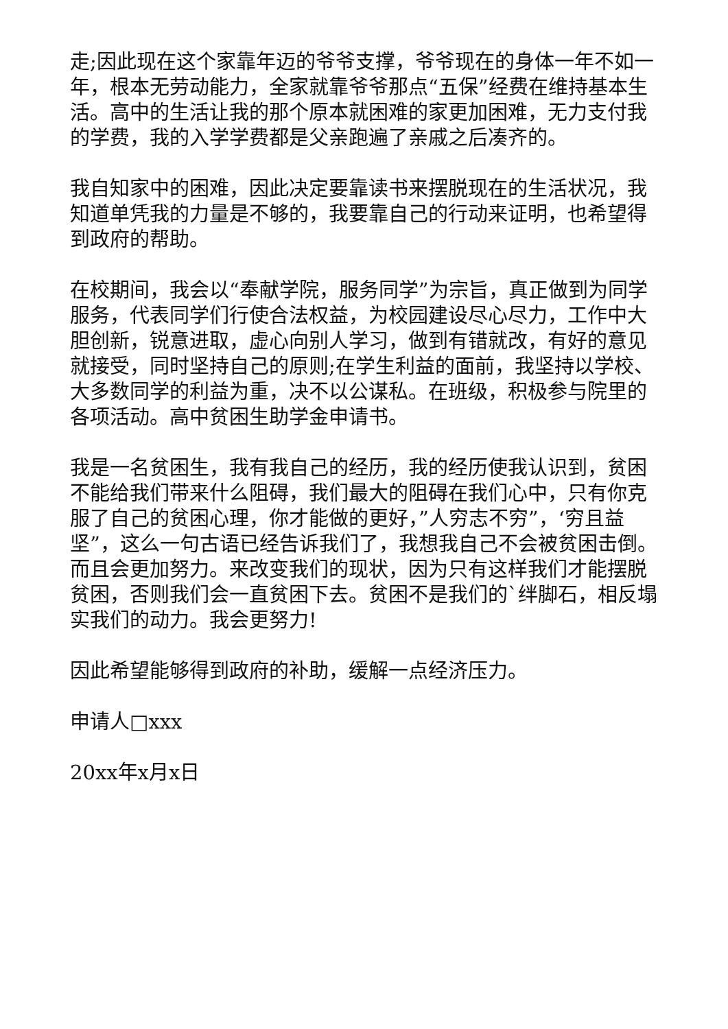走;因此现在这个家靠年迈的爷爷支撑，爷爷现在的身体一年不如一年，根本无劳动能力，全家就靠爷爷那点“五保”经费在维持基本生活。高中的生活让我的那个原本就困难的家更加困难，无力支付我的学费，我的入学学费都是父亲跑遍了亲戚之后凑齐的。
我自知家中的困难，因此决定要靠读书来摆脱现在的生活状况，我知道单凭我的力量是不够的，我要靠自己的行动来证明，也希望得到政府的帮助。
在校期间，我会以“奉献学院，服务同学”为宗旨，真正做到为同学服务，代表同学们行使合法权益，为校园建设尽心尽力，工作中大胆创新，锐意进取，虚心向别人学习，做到有错就改，有好的意见就接受，同时坚持自己的原则;在学生利益的面前，我坚持以学校、大多数同学的利益为重，决不以公谋私。在班级，积极参与院里的各项活动。高中贫困生助学金申请书。
我是一名贫困生，我有我自己的经历，我的经历使我认识到，贫困不能给我们带来什么阻碍，我们最大的阻碍在我们心中，只有你克服了自己的贫困心理，你才能做的更好，”人穷志不穷”，‘穷且益坚”，这么一句古语已经告诉我们了，我想我自己不会被贫困击倒。而且会更加努力。来改变我们的现状，因为只有这样我们才能摆脱贫困，否则我们会一直贫困下去。贫困不是我们的`绊脚石，相反塌实我们的动力。我会更努力!
因此希望能够得到政府的补助，缓解一点经济压力。
申请人□xxx
20xx年x月x日